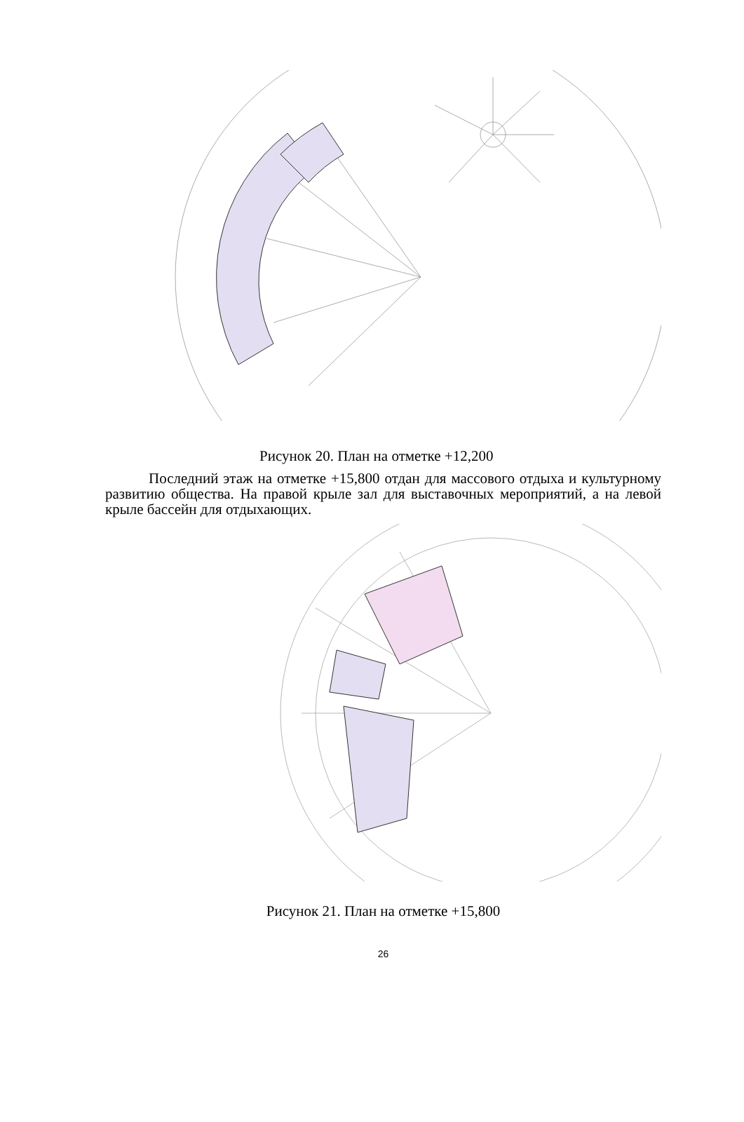Рисунок 20. План на отметке +12,200
Последний этаж на отметке +15,800 отдан для массового отдыха и культурному развитию общества. На правой крыле зал для выставочных мероприятий, а на левой крыле бассейн для отдыхающих.
Рисунок 21. План на отметке +15,800
26